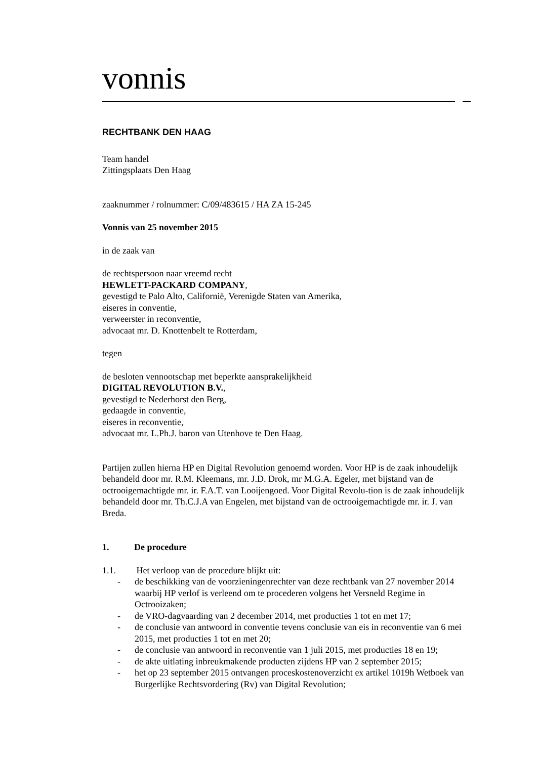vonnis
RECHTBANK DEN HAAG
Team handel
Zittingsplaats Den Haag
zaaknummer / rolnummer: C/09/483615 / HA ZA 15-245
Vonnis van 25 november 2015
in de zaak van
de rechtspersoon naar vreemd recht
HEWLETT-PACKARD COMPANY,
gevestigd te Palo Alto, Californië, Verenigde Staten van Amerika,
eiseres in conventie,
verweerster in reconventie,
advocaat mr. D. Knottenbelt te Rotterdam,
tegen
de besloten vennootschap met beperkte aansprakelijkheid
DIGITAL REVOLUTION B.V.,
gevestigd te Nederhorst den Berg,
gedaagde in conventie,
eiseres in reconventie,
advocaat mr. L.Ph.J. baron van Utenhove te Den Haag.
Partijen zullen hierna HP en Digital Revolution genoemd worden. Voor HP is de zaak inhoudelijk behandeld door mr. R.M. Kleemans, mr. J.D. Drok, mr M.G.A. Egeler, met bijstand van de octrooigemachtigde mr. ir. F.A.T. van Looijengoed. Voor Digital Revolu-tion is de zaak inhoudelijk behandeld door mr. Th.C.J.A van Engelen, met bijstand van de octrooigemachtigde mr. ir. J. van Breda.
1. De procedure
1.1. Het verloop van de procedure blijkt uit:
- de beschikking van de voorzieningenrechter van deze rechtbank van 27 november 2014 waarbij HP verlof is verleend om te procederen volgens het Versneld Regime in Octrooizaken;
- de VRO-dagvaarding van 2 december 2014, met producties 1 tot en met 17;
- de conclusie van antwoord in conventie tevens conclusie van eis in reconventie van 6 mei 2015, met producties 1 tot en met 20;
- de conclusie van antwoord in reconventie van 1 juli 2015, met producties 18 en 19;
- de akte uitlating inbreukmakende producten zijdens HP van 2 september 2015;
- het op 23 september 2015 ontvangen proceskostenoverzicht ex artikel 1019h Wetboek van Burgerlijke Rechtsvordering (Rv) van Digital Revolution;